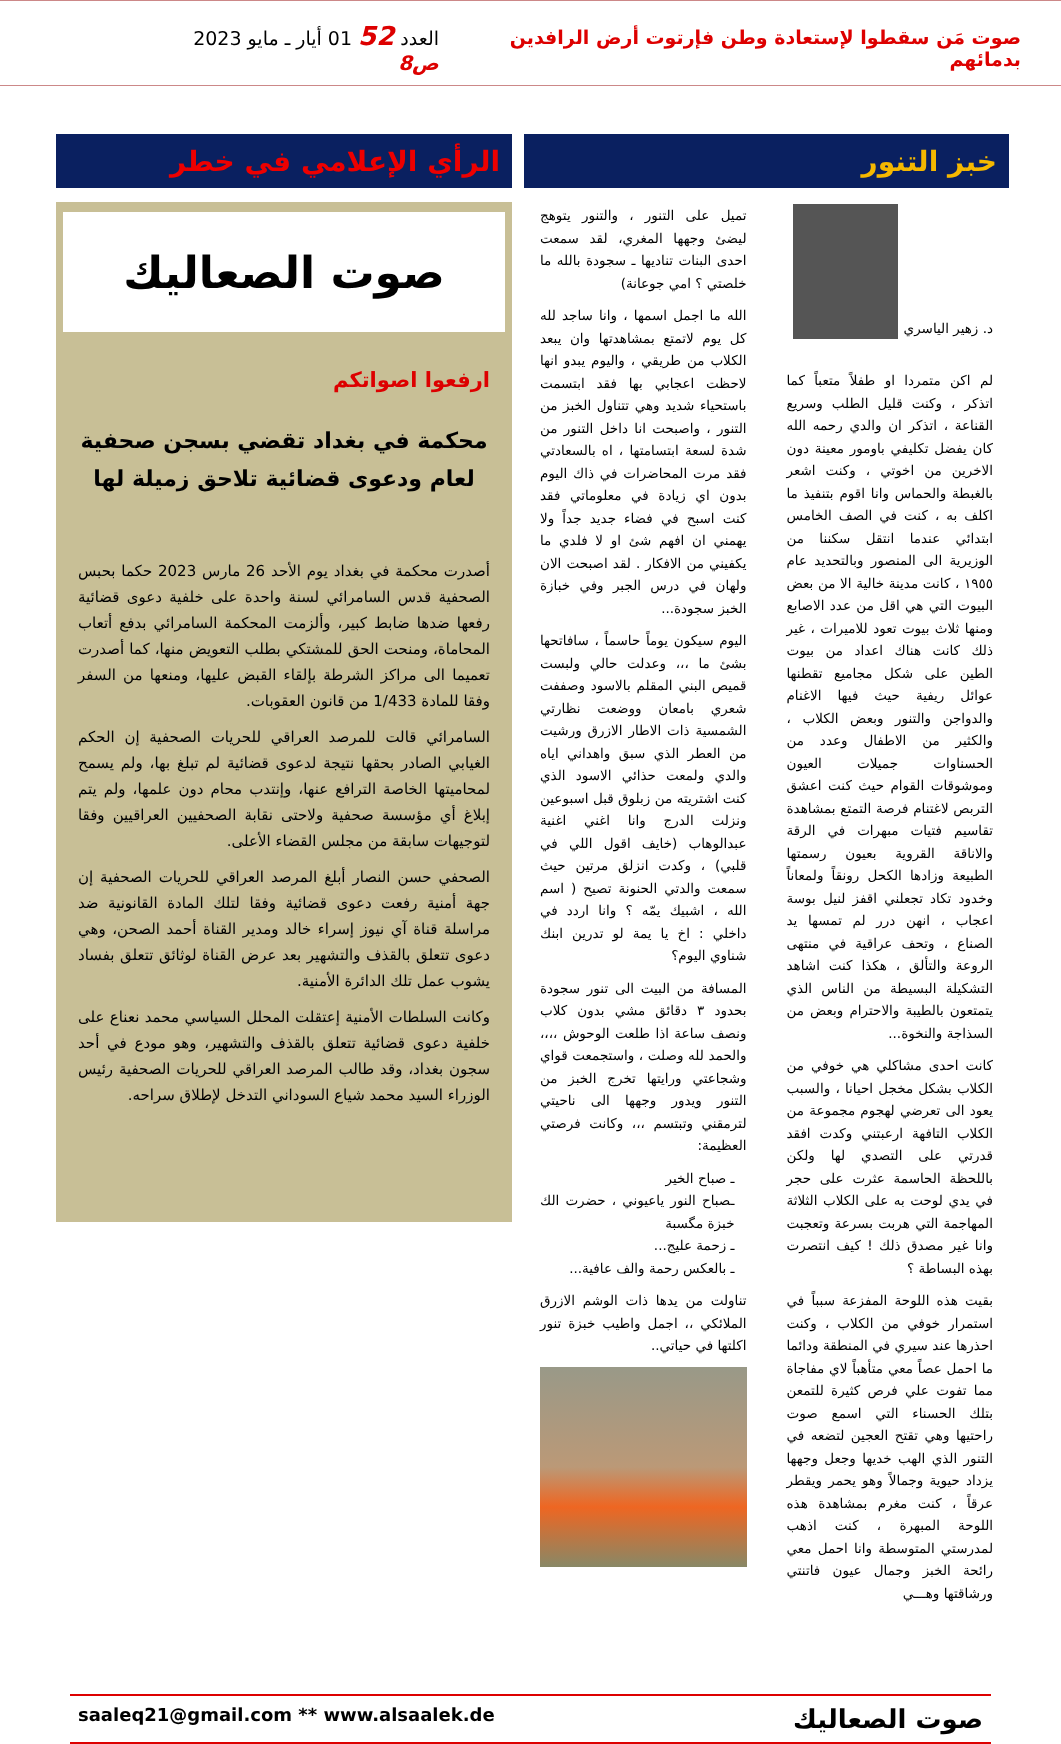صوت مَن سقطوا لإستعادة وطن فإرتوت أرض الرافدين بدمائهم
العدد 52 01 أيار ـ مايو 2023 ص8
خبز التنور
د. زهير الياسري
لم اكن متمردا او طفلاً متعباً كما اتذكر ، وكنت قليل الطلب وسريع القناعة ، اتذكر ان والدي رحمه الله كان يفضل تكليفي باومور معينة دون الاخرين من اخوتي ، وكنت اشعر بالغبطة والحماس وانا اقوم بتنفيذ ما اكلف به ، كنت في الصف الخامس ابتدائي عندما انتقل سكننا من الوزيرية الى المنصور وبالتحديد عام ١٩٥٥ ، كانت مدينة خالية الا من بعض البيوت التي هي اقل من عدد الاصابع ومنها ثلاث بيوت تعود للاميرات ، غير ذلك كانت هناك اعداد من بيوت الطين على شكل مجاميع تقطنها عوائل ريفية حيث فيها الاغنام والدواجن والتنور وبعض الكلاب ، والكثير من الاطفال وعدد من الحسناوات جميلات العيون وموشوقات القوام حيث كنت اعشق التربص لاغتنام فرصة التمتع بمشاهدة تقاسيم فتيات مبهرات في الرقة والاناقة القروية بعيون رسمتها الطبيعة وزادها الكحل رونقاً ولمعاناً وخدود تكاد تجعلني اقفز لنيل بوسة اعجاب ، انهن درر لم تمسها يد الصناع ، وتحف عراقية في منتهى الروعة والتألق ، هكذا كنت اشاهد التشكيلة البسيطة من الناس الذي يتمتعون بالطيبة والاحترام وبعض من السذاجة والنخوة...
كانت احدى مشاكلي هي خوفي من الكلاب بشكل مخجل احيانا ، والسبب يعود الى تعرضي لهجوم مجموعة من الكلاب التافهة ارعبتني وكدت افقد قدرتي على التصدي لها ولكن باللحظة الحاسمة عثرت على حجر في يدي لوحت به على الكلاب الثلاثة المهاجمة التي هربت بسرعة وتعجبت وانا غير مصدق ذلك ! كيف انتصرت بهذه البساطة ؟
بقيت هذه اللوحة المفزعة سبباً في استمرار خوفي من الكلاب ، وكنت احذرها عند سيري في المنطقة ودائما ما احمل عصاً معي متأهباً لاي مفاجاة مما تفوت علي فرص كثيرة للتمعن بتلك الحسناء التي اسمع صوت راحتيها وهي تقتح العجين لتضعه في التنور الذي الهب خديها وجعل وجهها يزداد حيوية وجمالاً وهو يحمر ويقطر عرقاً ، كنت مغرم بمشاهدة هذه اللوحة المبهرة ، كنت اذهب لمدرستي المتوسطة وانا احمل معي رائحة الخبز وجمال عيون فاتنتي ورشاقتها وهـــي
تميل على التنور ، والتنور يتوهج ليضئ وجهها المغري، لقد سمعت احدى البنات تناديها ـ سجودة بالله ما خلصتي ؟ امي جوعانة)
الله ما اجمل اسمها ، وانا ساجد لله كل يوم لاتمتع بمشاهدتها وان يبعد الكلاب من طريقي ، واليوم يبدو انها لاحظت اعجابي بها فقد ابتسمت باستحياء شديد وهي تتناول الخبز من التنور ، واصبحت انا داخل التنور من شدة لسعة ابتسامتها ، اه بالسعادتي فقد مرت المحاضرات في ذاك اليوم بدون اي زيادة في معلوماتي فقد كنت اسبح في فضاء جديد جداً ولا يهمني ان افهم شئ او لا فلدي ما يكفيني من الافكار . لقد اصبحت الان ولهان في درس الجبر وفي خبازة الخبز سجودة...
اليوم سيكون يوماً حاسماً ، سافاتحها بشئ ما ،،، وعدلت حالي ولبست قميص البني المقلم بالاسود وصففت شعري بامعان ووضعت نظارتي الشمسية ذات الاطار الازرق ورشيت من العطر الذي سبق واهداني اياه والدي ولمعت حذائي الاسود الذي كنت اشتريته من زبلوق قبل اسبوعين ونزلت الدرج وانا اغني اغنية عبدالوهاب (خايف اقول اللي في قلبي) ، وكدت انزلق مرتين حيث سمعت والدتي الحنونة تصيح ( اسم الله ، اشبيك يمّه ؟ وانا اردد في داخلي : اخ يا يمة لو تدرين ابنك شناوي اليوم؟
المسافة من البيت الى تنور سجودة بحدود ٣ دقائق مشي بدون كلاب ونصف ساعة اذا طلعت الوحوش ،،،، والحمد لله وصلت ، واستجمعت قواي وشجاعتي ورايتها تخرج الخبز من التنور ويدور وجهها الى ناحيتي لترمقني وتبتسم ،،، وكانت فرصتي العظيمة:
ـ صباح الخير
ـصباح النور ياعيوني ، حضرت الك خبزة مگسبة
ـ زحمة عليج...
ـ بالعكس رحمة والف عافية...
تناولت من يدها ذات الوشم الازرق الملائكي ،، اجمل واطيب خبزة تنور اكلتها في حياتي..
الرأي الإعلامي في خطر
صوت الصعاليك
ارفعوا اصواتكم
محكمة في بغداد تقضي بسجن صحفية لعام ودعوى قضائية تلاحق زميلة لها
أصدرت محكمة في بغداد يوم الأحد 26 مارس 2023 حكما بحبس الصحفية قدس السامرائي لسنة واحدة على خلفية دعوى قضائية رفعها ضدها ضابط كبير، وألزمت المحكمة السامرائي بدفع أتعاب المحاماة، ومنحت الحق للمشتكي بطلب التعويض منها، كما أصدرت تعميما الى مراكز الشرطة بإلقاء القبض عليها، ومنعها من السفر وفقا للمادة 1/433 من قانون العقوبات.
السامرائي قالت للمرصد العراقي للحريات الصحفية إن الحكم الغيابي الصادر بحقها نتيجة لدعوى قضائية لم تبلغ بها، ولم يسمح لمحاميتها الخاصة الترافع عنها، وإنتدب محام دون علمها، ولم يتم إبلاغ أي مؤسسة صحفية ولاحتى نقابة الصحفيين العراقيين وفقا لتوجيهات سابقة من مجلس القضاء الأعلى.
الصحفي حسن النصار أبلغ المرصد العراقي للحريات الصحفية إن جهة أمنية رفعت دعوى قضائية وفقا لتلك المادة القانونية ضد مراسلة قناة آي نيوز إسراء خالد ومدير القناة أحمد الصحن، وهي دعوى تتعلق بالقذف والتشهير بعد عرض القناة لوثائق تتعلق بفساد يشوب عمل تلك الدائرة الأمنية.
وكانت السلطات الأمنية إعتقلت المحلل السياسي محمد نعناع على خلفية دعوى قضائية تتعلق بالقذف والتشهير، وهو مودع في أحد سجون بغداد، وقد طالب المرصد العراقي للحريات الصحفية رئيس الوزراء السيد محمد شياع السوداني التدخل لإطلاق سراحه.
saaleq21@gmail.com ** www.alsaalek.de صوت الصعاليك